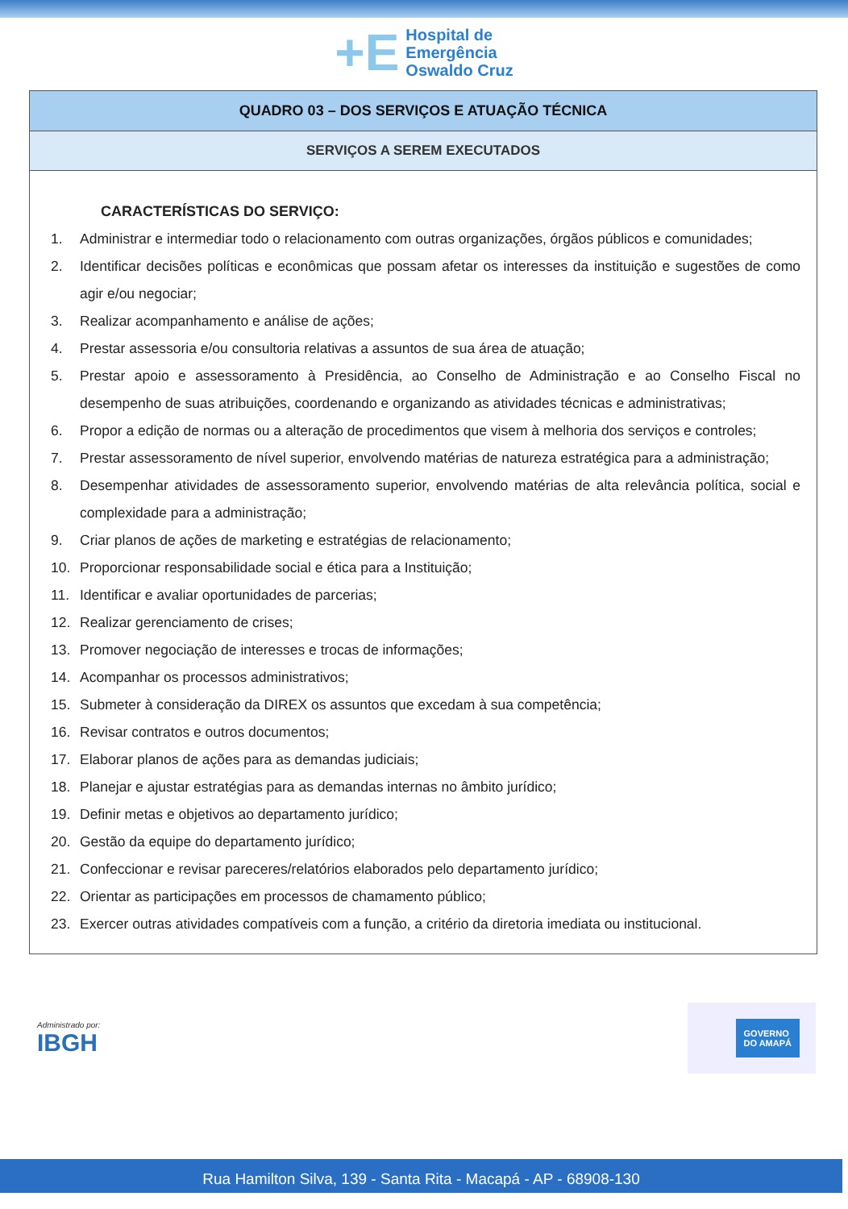+E
Hospital de
Emergência
Oswaldo Cruz
| QUADRO 03 – DOS SERVIÇOS E ATUAÇÃO TÉCNICA |
| --- |
| SERVIÇOS A SEREM EXECUTADOS |
| CARACTERÍSTICAS DO SERVIÇO: 1. Administrar e intermediar todo o relacionamento com outras organizações, órgãos públicos e comunidades; 2. Identificar decisões políticas e econômicas que possam afetar os interesses da instituição e sugestões de como agir e/ou negociar; 3. Realizar acompanhamento e análise de ações; 4. Prestar assessoria e/ou consultoria relativas a assuntos de sua área de atuação; 5. Prestar apoio e assessoramento à Presidência, ao Conselho de Administração e ao Conselho Fiscal no desempenho de suas atribuições, coordenando e organizando as atividades técnicas e administrativas; 6. Propor a edição de normas ou a alteração de procedimentos que visem à melhoria dos serviços e controles; 7. Prestar assessoramento de nível superior, envolvendo matérias de natureza estratégica para a administração; 8. Desempenhar atividades de assessoramento superior, envolvendo matérias de alta relevância política, social e complexidade para a administração; 9. Criar planos de ações de marketing e estratégias de relacionamento; 10. Proporcionar responsabilidade social e ética para a Instituição; 11. Identificar e avaliar oportunidades de parcerias; 12. Realizar gerenciamento de crises; 13. Promover negociação de interesses e trocas de informações; 14. Acompanhar os processos administrativos; 15. Submeter à consideração da DIREX os assuntos que excedam à sua competência; 16. Revisar contratos e outros documentos; 17. Elaborar planos de ações para as demandas judiciais; 18. Planejar e ajustar estratégias para as demandas internas no âmbito jurídico; 19. Definir metas e objetivos ao departamento jurídico; 20. Gestão da equipe do departamento jurídico; 21. Confeccionar e revisar pareceres/relatórios elaborados pelo departamento jurídico; 22. Orientar as participações em processos de chamamento público; 23. Exercer outras atividades compatíveis com a função, a critério da diretoria imediata ou institucional. |
Administrado por:
IBGH
GOVERNO
DO AMAPÁ
Rua Hamilton Silva, 139 - Santa Rita - Macapá - AP - 68908-130